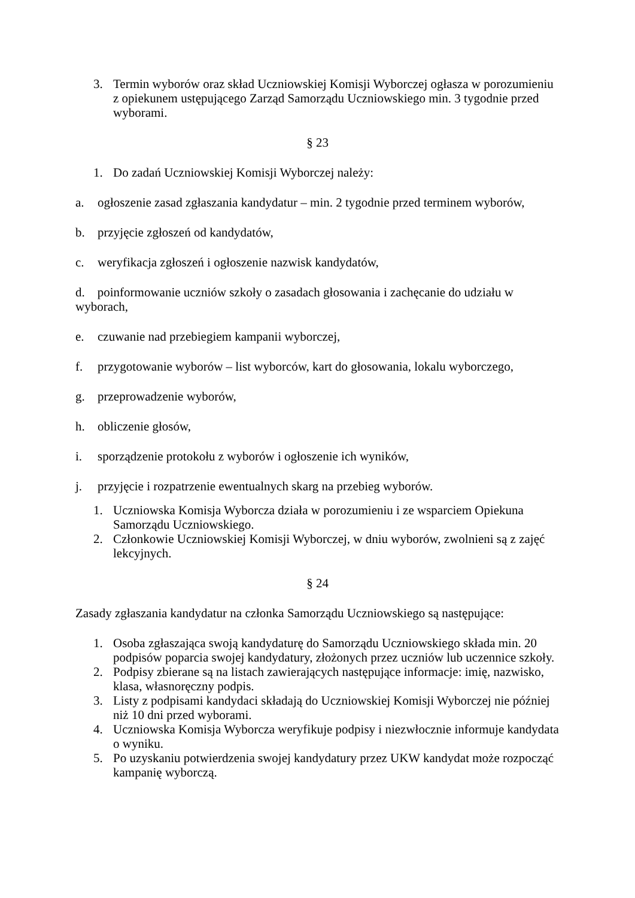3. Termin wyborów oraz skład Uczniowskiej Komisji Wyborczej ogłasza w porozumieniu z opiekunem ustępującego Zarząd Samorządu Uczniowskiego min. 3 tygodnie przed wyborami.
§ 23
1. Do zadań Uczniowskiej Komisji Wyborczej należy:
a. ogłoszenie zasad zgłaszania kandydatur – min. 2 tygodnie przed terminem wyborów,
b. przyjęcie zgłoszeń od kandydatów,
c. weryfikacja zgłoszeń i ogłoszenie nazwisk kandydatów,
d. poinformowanie uczniów szkoły o zasadach głosowania i zachęcanie do udziału w wyborach,
e. czuwanie nad przebiegiem kampanii wyborczej,
f. przygotowanie wyborów – list wyborców, kart do głosowania, lokalu wyborczego,
g. przeprowadzenie wyborów,
h. obliczenie głosów,
i. sporządzenie protokołu z wyborów i ogłoszenie ich wyników,
j. przyjęcie i rozpatrzenie ewentualnych skarg na przebieg wyborów.
1. Uczniowska Komisja Wyborcza działa w porozumieniu i ze wsparciem Opiekuna Samorządu Uczniowskiego.
2. Członkowie Uczniowskiej Komisji Wyborczej, w dniu wyborów, zwolnieni są z zajęć lekcyjnych.
§ 24
Zasady zgłaszania kandydatur na członka Samorządu Uczniowskiego są następujące:
1. Osoba zgłaszająca swoją kandydaturę do Samorządu Uczniowskiego składa min. 20 podpisów poparcia swojej kandydatury, złożonych przez uczniów lub uczennice szkoły.
2. Podpisy zbierane są na listach zawierających następujące informacje: imię, nazwisko, klasa, własnoręczny podpis.
3. Listy z podpisami kandydaci składają do Uczniowskiej Komisji Wyborczej nie później niż 10 dni przed wyborami.
4. Uczniowska Komisja Wyborcza weryfikuje podpisy i niezwłocznie informuje kandydata o wyniku.
5. Po uzyskaniu potwierdzenia swojej kandydatury przez UKW kandydat może rozpocząć kampanię wyborczą.